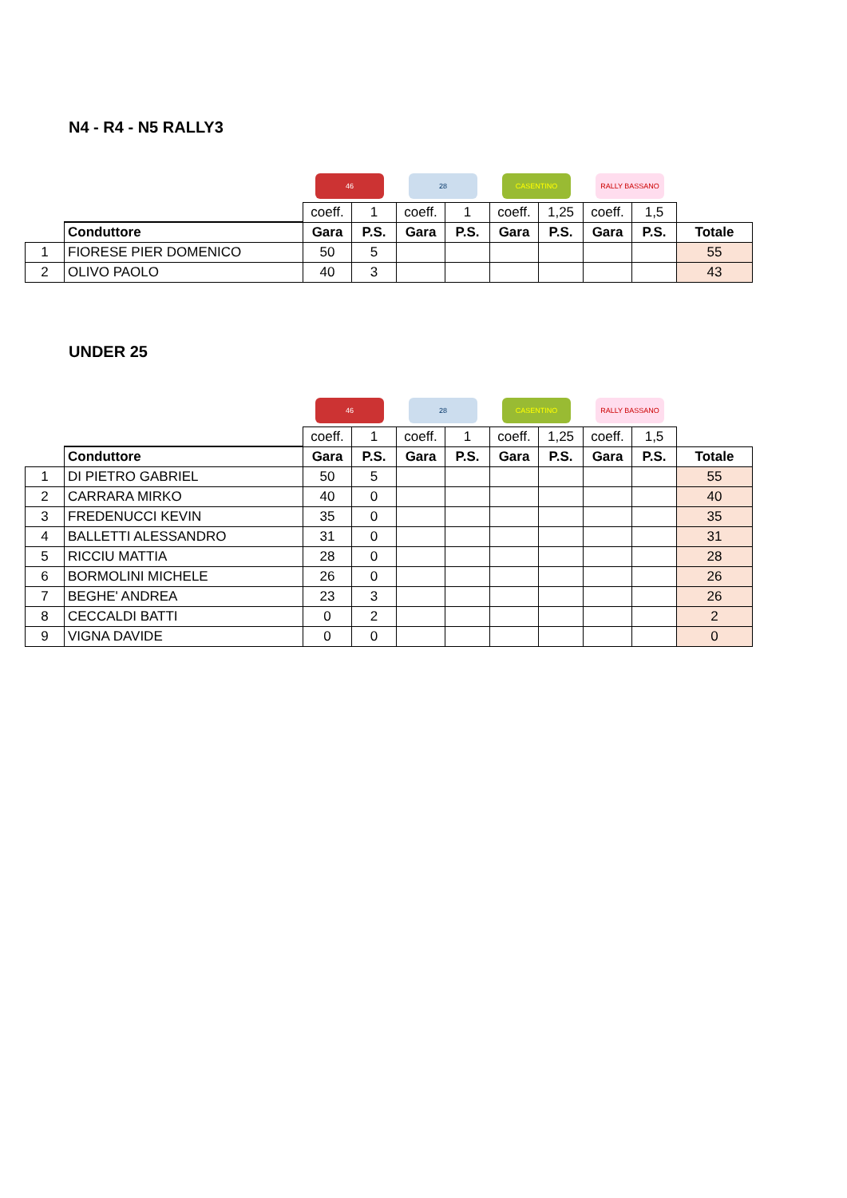N4 - R4 - N5 RALLY3
| | | 46 | | 28 | | CASENTINO | | RALLY BASSANO | | |
| | | coeff. | 1 | coeff. | 1 | coeff. | 1,25 | coeff. | 1,5 | |
| | Conduttore | Gara | P.S. | Gara | P.S. | Gara | P.S. | Gara | P.S. | Totale |
| 1 | FIORESE PIER DOMENICO | 50 | 5 | | | | | | | 55 |
| 2 | OLIVO PAOLO | 40 | 3 | | | | | | | 43 |
UNDER 25
| | | 46 | | 28 | | CASENTINO | | RALLY BASSANO | | |
| | | coeff. | 1 | coeff. | 1 | coeff. | 1,25 | coeff. | 1,5 | |
| | Conduttore | Gara | P.S. | Gara | P.S. | Gara | P.S. | Gara | P.S. | Totale |
| 1 | DI PIETRO GABRIEL | 50 | 5 | | | | | | | 55 |
| 2 | CARRARA MIRKO | 40 | 0 | | | | | | | 40 |
| 3 | FREDENUCCI KEVIN | 35 | 0 | | | | | | | 35 |
| 4 | BALLETTI ALESSANDRO | 31 | 0 | | | | | | | 31 |
| 5 | RICCIU MATTIA | 28 | 0 | | | | | | | 28 |
| 6 | BORMOLINI MICHELE | 26 | 0 | | | | | | | 26 |
| 7 | BEGHE' ANDREA | 23 | 3 | | | | | | | 26 |
| 8 | CECCALDI BATTI | 0 | 2 | | | | | | | 2 |
| 9 | VIGNA DAVIDE | 0 | 0 | | | | | | | 0 |